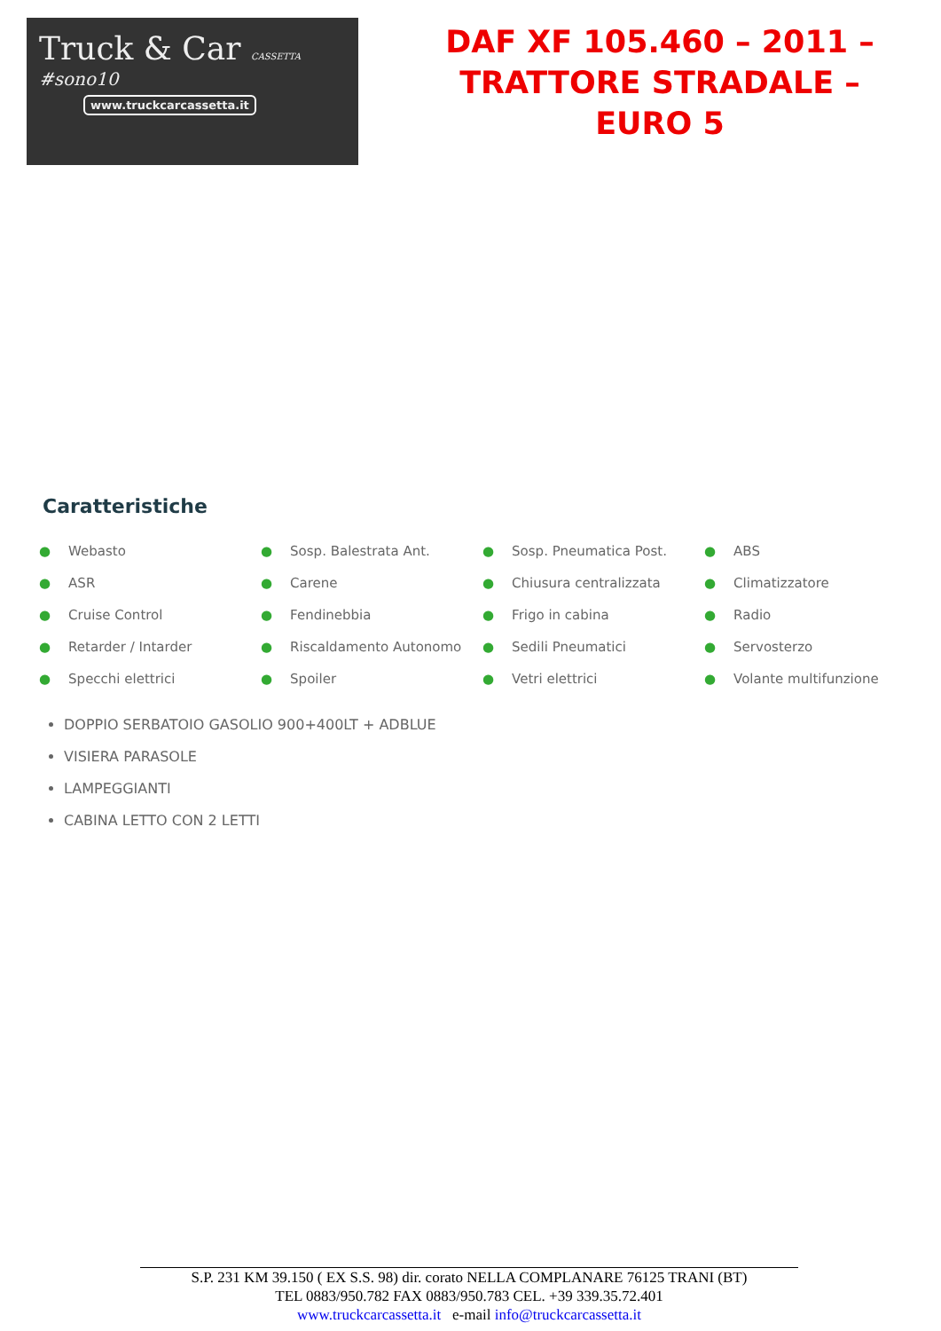Truck & Car CASSETTA
#sono10
www.truckcarcassetta.it
DAF XF 105.460 – 2011 – TRATTORE STRADALE – EURO 5
Caratteristiche
| ● Webasto | ● Sosp. Balestrata Ant. | ● Sosp. Pneumatica Post. | ● ABS |
| ● ASR | ● Carene | ● Chiusura centralizzata | ● Climatizzatore |
| ● Cruise Control | ● Fendinebbia | ● Frigo in cabina | ● Radio |
| ● Retarder / Intarder | ● Riscaldamento Autonomo | ● Sedili Pneumatici | ● Servosterzo |
| ● Specchi elettrici | ● Spoiler | ● Vetri elettrici | ● Volante multifunzione |
DOPPIO SERBATOIO GASOLIO 900+400LT + ADBLUE
VISIERA PARASOLE
LAMPEGGIANTI
CABINA LETTO CON 2 LETTI
S.P. 231 KM 39.150 ( EX S.S. 98) dir. corato NELLA COMPLANARE 76125 TRANI (BT)
TEL 0883/950.782 FAX 0883/950.783 CEL. +39 339.35.72.401
www.truckcarcassetta.it e-mail info@truckcarcassetta.it